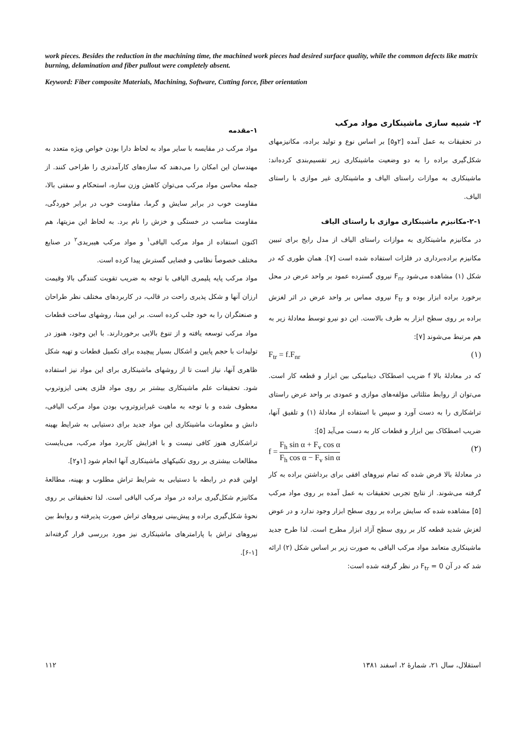work pieces. Besides the reduction in the machining time, the machined work pieces had desired surface quality, while the common defects like matrix burning, delamination and fiber pullout were completely absent.
Keyword: Fiber composite Materials, Machining, Software, Cutting force, fiber orientation
۱-مقدمه
مواد مرکب در مقایسه با سایر مواد به لحاظ دارا بودن خواص ویژه متعدد به مهندسان این امکان را می‌دهند که سازه‌های کارآمدتری را طراحی کنند. از جمله محاسن مواد مرکب می‌توان کاهش وزن سازه، استحکام و سفتی بالا، مقاومت خوب در برابر سایش و گرما، مقاومت خوب در برابر خوردگی، مقاومت مناسب در خستگی و خزش را نام برد. به لحاظ این مزیتها، هم اکنون استفاده از مواد مرکب الیافی<sup>۱</sup> و مواد مرکب هیبریدی<sup>۲</sup> در صنایع مختلف خصوصاً نظامی و فضایی گسترش پیدا کرده است.
مواد مرکب پایه پلیمری الیافی با توجه به ضریب تقویت کنندگی بالا وقیمت ارزان آنها و شکل پذیری راحت در قالب، در کاربردهای مختلف نظر طراحان و صنعتگران را به خود جلب کرده است. بر این مبنا، روشهای ساخت قطعات مواد مرکب توسعه یافته و از تنوع بالایی برخوردارند. با این وجود، هنوز در تولیدات با حجم پایین و اشکال بسیار پیچیده برای تکمیل قطعات و تهیه شکل ظاهری آنها، نیاز است تا از روشهای ماشینکاری برای این مواد نیز استفاده شود. تحقیقات علم ماشینکاری بیشتر بر روی مواد فلزی یعنی ایزوتروپ معطوف شده و با توجه به ماهیت غیرایزوتروپ بودن مواد مرکب الیافی، دانش و معلومات ماشینکاری این مواد جدید برای دستیابی به شرایط بهینه تراشکاری هنوز کافی نیست و با افزایش کاربرد مواد مرکب، می‌بایست مطالعات بیشتری بر روی تکنیکهای ماشینکاری آنها انجام شود [۱و۲].
اولین قدم در رابطه با دستیابی به شرایط تراش مطلوب و بهینه، مطالعهٔ مکانیزم شکل‌گیری براده در مواد مرکب الیافی است. لذا تحقیقاتی بر روی نحوهٔ شکل‌گیری براده و پیش‌بینی نیروهای تراش صورت پذیرفته و روابط بین نیروهای تراش با پارامترهای ماشینکاری نیز مورد بررسی قرار گرفته‌اند [۱-۶].
۲- شبیه سازی ماشینکاری مواد مرکب
در تحقیقات به عمل آمده [۲و۵] بر اساس نوع و تولید براده، مکانیزمهای شکل‌گیری براده را به دو وضعیت ماشینکاری زیر تقسیم‌بندی کرده‌اند: ماشینکاری به موازات راستای الیاف و ماشینکاری غیر موازی با راستای الیاف.
۲-۱-مکانیزم ماشینکاری موازی با راستای الیاف
در مکانیزم ماشینکاری به موازات راستای الیاف از مدل رایج برای تبیین مکانیزم براده‌برداری در فلزات استفاده شده است [۷]. همان طوری که در شکل (۱) مشاهده می‌شود F<sub>nr</sub> نیروی گسترده عمود بر واحد عرض در محل برخورد براده ابزار بوده و F<sub>tr</sub> نیروی مماس بر واحد عرض در اثر لغزش براده بر روی سطح ابزار به طرف بالاست. این دو نیرو توسط معادلهٔ زیر به هم مرتبط می‌شوند [۷]:
F<sub>tr</sub> = f.F<sub>nr</sub> (۱)
که در معادلهٔ بالا f ضریب اصطکاک دینامیکی بین ابزار و قطعه کار است. می‌توان از روابط مثلثاتی مؤلفه‌های موازی و عمودی بر واحد عرض راستای تراشکاری را به دست آورد و سپس با استفاده از معادلهٔ (۱) و تلفیق آنها، ضریب اصطکاک بین ابزار و قطعات کار به دست می‌آید [۵]:
f = F<sub>h</sub> sin α + F<sub>v</sub> cos α F<sub>h</sub> cos α − F<sub>v</sub> sin α (۲)
در معادلهٔ بالا فرض شده که تمام نیروهای افقی برای برداشتن براده به کار گرفته می‌شوند. از نتایج تجربی تحقیقات به عمل آمده بر روی مواد مرکب [۵] مشاهده شده که سایش براده بر روی سطح ابزار وجود ندارد و در عوض لغزش شدید قطعه کار بر روی سطح آزاد ابزار مطرح است. لذا طرح جدید ماشینکاری متعامد مواد مرکب الیافی به صورت زیر بر اساس شکل (۲) ارائه شد که در آن F<sub>tr</sub> = 0 در نظر گرفته شده است:
۱۱۲ استقلال، سال ۲۱، شمارهٔ ۲، اسفند ۱۳۸۱